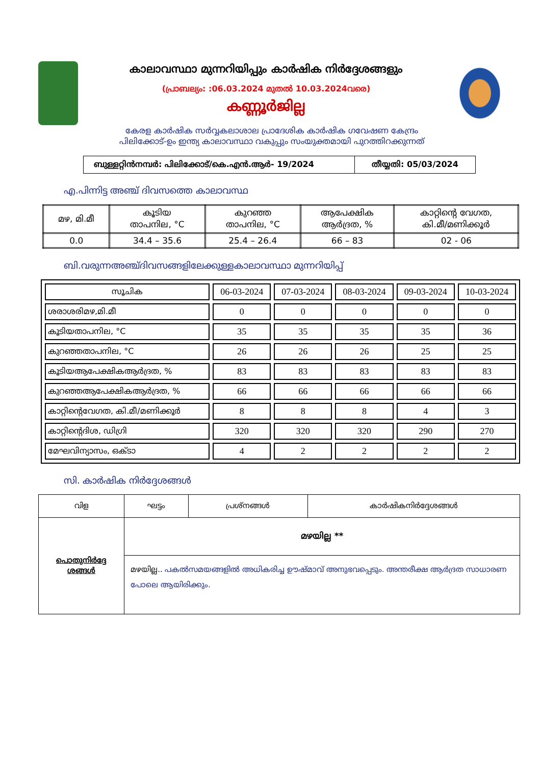കാലാവസ്ഥാ മുന്നറിയിപ്പും കാർഷിക നിർദ്ദേശങ്ങളും
(പ്രാബല്യം: :06.03.2024 മുതൽ 10.03.2024വരെ)
കണ്ണൂർജില്ല
കേരള കാർഷിക സർവ്വകലാശാല പ്രാദേശിക കാർഷിക ഗവേഷണ കേന്ദ്രം
പിലിക്കോട്-ഉം ഇന്ത്യ കാലാവസ്ഥാ വകുപ്പും സംയുക്തമായി പുറത്തിറക്കുന്നത്
| ബുള്ളറ്റിൻനമ്പർ: പിലിക്കോട്/കെ.എൻ.ആർ- 19/2024 | തീയ്യതി: 05/03/2024 |
എ.പിന്നിട്ട അഞ്ച് ദിവസത്തെ കാലാവസ്ഥ
| മഴ, മി.മീ | കൂടിയ താപനില, °C | കുറഞ്ഞ താപനില, °C | ആപേക്ഷിക ആർദ്രത, % | കാറ്റിന്റെ വേഗത, കി.മീ/മണിക്കൂർ |
| --- | --- | --- | --- | --- |
| 0.0 | 34.4 – 35.6 | 25.4 – 26.4 | 66 – 83 | 02 - 06 |
ബി.വരുന്നഅഞ്ച്ദിവസങ്ങളിലേക്കുള്ളകാലാവസ്ഥാ മുന്നറിയിപ്പ്
| സൂചിക | 06-03-2024 | 07-03-2024 | 08-03-2024 | 09-03-2024 | 10-03-2024 |
| --- | --- | --- | --- | --- | --- |
| ശരാശരിമഴ,മി.മീ | 0 | 0 | 0 | 0 | 0 |
| കൂടിയതാപനില, °C | 35 | 35 | 35 | 35 | 36 |
| കുറഞ്ഞതാപനില, °C | 26 | 26 | 26 | 25 | 25 |
| കൂടിയആപേക്ഷികആർദ്രത, % | 83 | 83 | 83 | 83 | 83 |
| കുറഞ്ഞആപേക്ഷികആർദ്രത, % | 66 | 66 | 66 | 66 | 66 |
| കാറ്റിന്റെവേഗത, കി.മീ/മണിക്കൂർ | 8 | 8 | 8 | 4 | 3 |
| കാറ്റിന്റെദിശ, ഡിഗ്രി | 320 | 320 | 320 | 290 | 270 |
| മേഘവിന്യാസം, ഒക്ടാ | 4 | 2 | 2 | 2 | 2 |
സി. കാർഷിക നിർദ്ദേശങ്ങൾ
| വിള | ഘട്ടം | പ്രശ്നങ്ങൾ | കാർഷികനിർദ്ദേശങ്ങൾ |
| --- | --- | --- | --- |
| പൊതുനിർദ്ദേ ശങ്ങൾ | മഴയില്ല ** | | |
| | മഴയില്ല.. പകൽസമയങ്ങളിൽ അധികരിച്ച ഊഷ്മാവ് അനുഭവപ്പെടും. അന്തരീക്ഷ ആർദ്രത സാധാരണ പോലെ ആയിരിക്കും. | | |